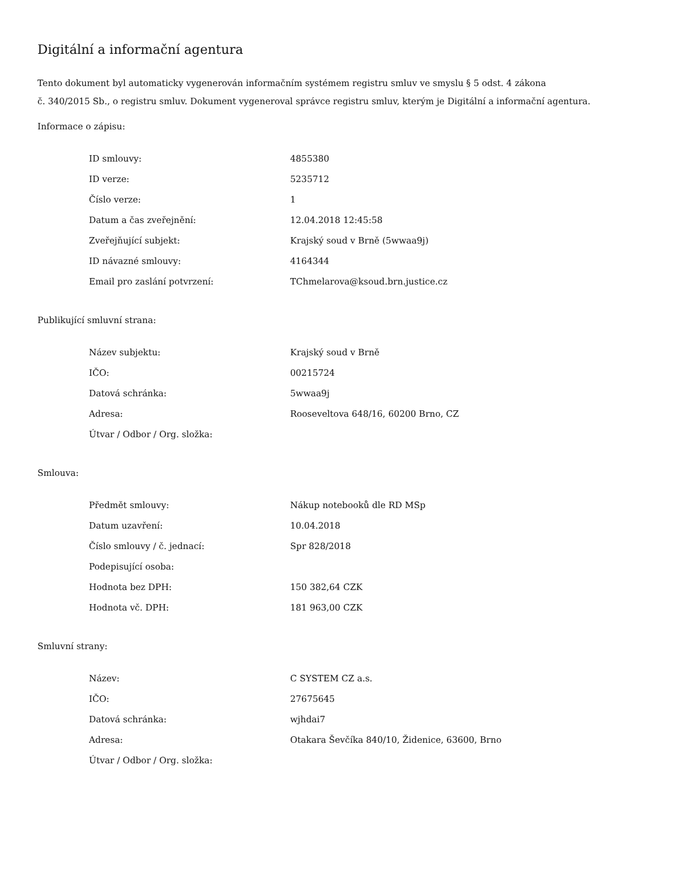Digitální a informační agentura
Tento dokument byl automaticky vygenerován informačním systémem registru smluv ve smyslu § 5 odst. 4 zákona
č. 340/2015 Sb., o registru smluv. Dokument vygeneroval správce registru smluv, kterým je Digitální a informační agentura.
Informace o zápisu:
| ID smlouvy: | 4855380 |
| ID verze: | 5235712 |
| Číslo verze: | 1 |
| Datum a čas zveřejnění: | 12.04.2018 12:45:58 |
| Zveřejňující subjekt: | Krajský soud v Brně (5wwaa9j) |
| ID návazné smlouvy: | 4164344 |
| Email pro zaslání potvrzení: | TChmelarova@ksoud.brn.justice.cz |
Publikující smluvní strana:
| Název subjektu: | Krajský soud v Brně |
| IČO: | 00215724 |
| Datová schránka: | 5wwaa9j |
| Adresa: | Rooseveltova 648/16, 60200 Brno, CZ |
| Útvar / Odbor / Org. složka: | |
Smlouva:
| Předmět smlouvy: | Nákup notebooků dle RD MSp |
| Datum uzavření: | 10.04.2018 |
| Číslo smlouvy / č. jednací: | Spr 828/2018 |
| Podepisující osoba: | |
| Hodnota bez DPH: | 150 382,64 CZK |
| Hodnota vč. DPH: | 181 963,00 CZK |
Smluvní strany:
| Název: | C SYSTEM CZ a.s. |
| IČO: | 27675645 |
| Datová schránka: | wjhdai7 |
| Adresa: | Otakara Ševčíka 840/10, Židenice, 63600, Brno |
| Útvar / Odbor / Org. složka: | |